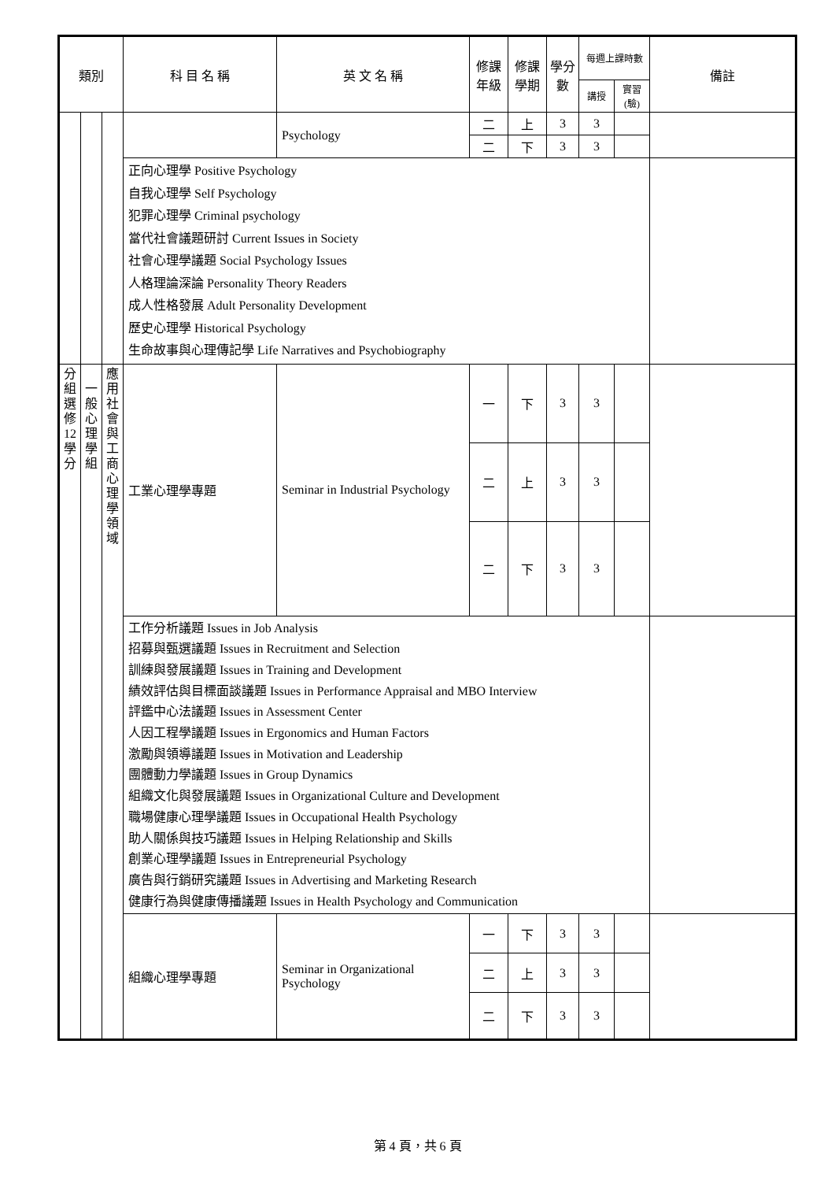| 類別 | | | 科 目 名 稱 | 英 文 名 稱 | 修課 年級 | 修課 學期 | 學分 數 | 每週上課時數 | | 備註 |
| --- | --- | --- | --- | --- | --- | --- | --- | --- | --- | --- |
| | | | | | | | | 講授 | 實習(驗) | |
| | | | | Psychology | 二 | 上 | 3 | 3 | | |
| | | | | | 二 | 下 | 3 | 3 | | |
| | | | 正向心理學 Positive Psychology 自我心理學 Self Psychology 犯罪心理學 Criminal psychology 當代社會議題研討 Current Issues in Society 社會心理學議題 Social Psychology Issues 人格理論深論 Personality Theory Readers 成人性格發展 Adult Personality Development 歷史心理學 Historical Psychology 生命故事與心理傳記學 Life Narratives and Psychobiography | | | | | | | |
| 分 組 選 修 12 學 分 | 一 般 心 理 學 組 | 應 用 社 會 與 工 商 心 理 學 領 域 | 工業心理學專題 | Seminar in Industrial Psychology | 一 | 下 | 3 | 3 | | |
| | | | | | 二 | 上 | 3 | 3 | | |
| | | | | | 二 | 下 | 3 | 3 | | |
| | | | 工作分析議題 Issues in Job Analysis 招募與甄選議題 Issues in Recruitment and Selection 訓練與發展議題 Issues in Training and Development 績效評估與目標面談議題 Issues in Performance Appraisal and MBO Interview 評鑑中心法議題 Issues in Assessment Center 人因工程學議題 Issues in Ergonomics and Human Factors 激勵與領導議題 Issues in Motivation and Leadership 團體動力學議題 Issues in Group Dynamics 組織文化與發展議題 Issues in Organizational Culture and Development 職場健康心理學議題 Issues in Occupational Health Psychology 助人關係與技巧議題 Issues in Helping Relationship and Skills 創業心理學議題 Issues in Entrepreneurial Psychology 廣告與行銷研究議題 Issues in Advertising and Marketing Research 健康行為與健康傳播議題 Issues in Health Psychology and Communication | | | | | | | |
| | | | 組織心理學專題 | Seminar in Organizational Psychology | 一 | 下 | 3 | 3 | | |
| | | | | | 二 | 上 | 3 | 3 | | |
| | | | | | 二 | 下 | 3 | 3 | | |
第 4 頁，共 6 頁